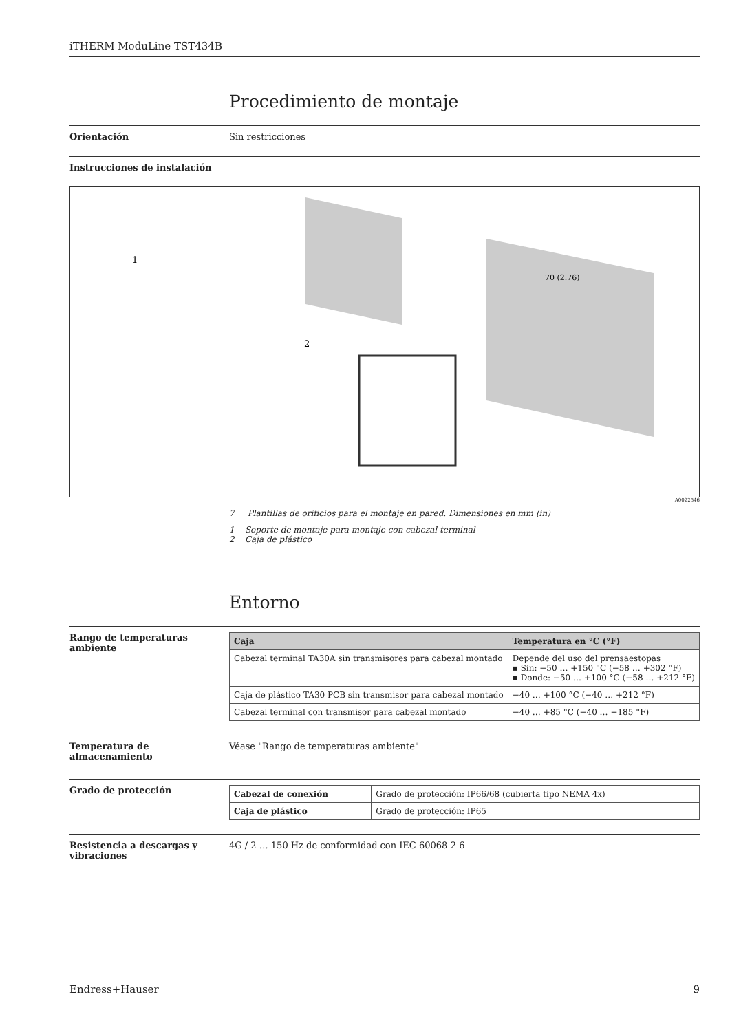iTHERM ModuLine TST434B
Procedimiento de montaje
Orientación Sin restricciones
Instrucciones de instalación
1
2
70 (2.76)
A0022546
7 Plantillas de orificios para el montaje en pared. Dimensiones en mm (in)
1 Soporte de montaje para montaje con cabezal terminal
2 Caja de plástico
Entorno
Rango de temperaturas ambiente
| Caja | Temperatura en °C (°F) |
| --- | --- |
| Cabezal terminal TA30A sin transmisores para cabezal montado | Depende del uso del prensaestopas ▪ Sin: −50 … +150 °C (−58 … +302 °F) ▪ Donde: −50 … +100 °C (−58 … +212 °F) |
| Caja de plástico TA30 PCB sin transmisor para cabezal montado | −40 … +100 °C (−40 … +212 °F) |
| Cabezal terminal con transmisor para cabezal montado | −40 … +85 °C (−40 … +185 °F) |
Temperatura de almacenamiento Véase "Rango de temperaturas ambiente"
Grado de protección
| Cabezal de conexión | Grado de protección: IP66/68 (cubierta tipo NEMA 4x) |
| Caja de plástico | Grado de protección: IP65 |
Resistencia a descargas y vibraciones
4G / 2 … 150 Hz de conformidad con IEC 60068-2-6
Endress+Hauser 9